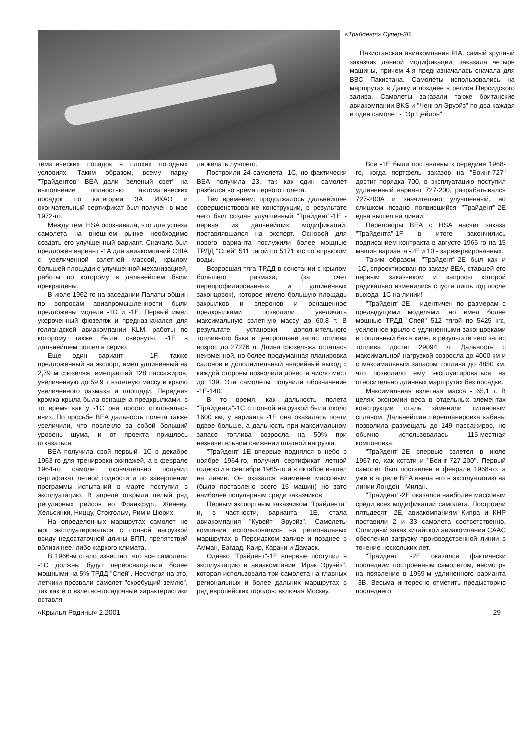«Трайдент» Супер-3В.
Пакистанская авиакомпания PIA, самый крупный заказчик данной модификации, заказала четыре машины, причем 4-я предназначалась сначала для ВВС Пакистана. Самолеты использовались на маршрутах в Дакку и позднее в регион Персидского залива. Самолеты заказали также британские авиакомпании BKS и "Ченнэл Эруэйз" по два каждая и один самолет - "Эр Цейлон".
тематических посадок в плохих погодных условиях. Таким образом, всему парку "Трайдентов" BEA дали "зеленый свет" на выполнение полностью автоматических посадок по категории 3А ИКАО и окончательный сертификат был получен в мае 1972-го.
Между тем, HSA осознавала, что для успеха самолета на внешнем рынке необходимо создать его улучшенный вариант. Сначала был предложен вариант -1A для авиакомпаний США с увеличенной взлетной массой, крылом большей площади с улучшенной механизацией, работы по которому в дальнейшем были прекращены.
В июле 1962-го на заседании Палаты общин по вопросам авиапромышленности были предложены модели -1D и -1E. Первый имел укороченный фюзеляж и предназначался для голландской авиакомпании KLM, работы по которому также были свернуты. -1E в дальнейшем пошел в серию.
Еще один вариант - -1F, также предложенный на экспорт, имел удлиненный на 2,79 м фюзеляж, вмещавший 128 пассажиров, увеличенную до 59,9 т взлетную массу и крыло увеличенного размаха и площади. Передняя кромка крыла была оснащена предкрылками, в то время как у -1C она просто отклонялась вниз. По просьбе BEA дальность полета также увеличили, что повлекло за собой больший уровень шума, и от проекта пришлось отказаться.
BEA получила свой первый -1C в декабре 1963-го для тренировки экипажей, а в феврале 1964-го самолет окончательно получил сертификат летной годности и по завершении программы испытаний в марте поступил в эксплуатацию. В апреле открыли целый ряд регулярных рейсов во Франкфурт, Женеву, Хельсинки, Ниццу, Стокгольм, Рим и Цюрих.
На определенных маршрутах самолет не мог эксплуатироваться с полной нагрузкой ввиду недостаточной длины ВПП, препятствий вблизи нее, либо жаркого климата.
В 1966-м стало известно, что все самолеты -1C должны будут переоснащаться более мощными на 5% ТРДД "Спей". Несмотря на это, летчики прозвали самолет "скребущий землю", так как его взлетно-посадочные характеристики оставля-
ли желать лучшего.
Построили 24 самолета -1C, но фактически BEA получила 23, так как один самолет разбился во время первого полета.
Тем временем, продолжалось дальнейшее совершенствование конструкции, в результате чего был создан улучшенный "Трайдент"-1E - первая из дальнейших модификаций, поставлявшаяся на экспорт. Основой для нового варианта послужили более мощные ТРДД "Спей" 511 тягой по 5171 кгс со впрыском воды.
Возросшая тяга ТРДД в сочетании с крылом большего размаха, (за счет перепрофилированных и удлиненных законцовок), которое имело большую площадь закрылков и элеронов и оснащенное предкрылками позволили увеличить максимальную взлетную массу до 60,8 т. В результате установки дополнительного топливного бака в центроплане запас топлива возрос до 27276 л. Длина фюзеляжа осталась неизменной, но более продуманная планировка салонов и дополнительный аварийный выход с каждой стороны позволили довести число мест до 139. Эти самолеты получили обозначение -1E-140.
В то время, как дальность полета "Трайдента"-1C с полной нагрузкой была около 1600 км, у варианта -1E она оказалась почти вдвое больше, а дальность при максимальном запасе топлива возросла на 50% при незначительном снижении платной нагрузки.
"Трайдент"-1E впервые поднялся в небо в ноябре 1964-го, получил сертификат летной годности в сентябре 1965-го и в октябре вышел на линии. Он оказался наименее массовым (было поставлено всего 15 машин) но зато наиболее популярным среди заказчиков.
Первым экспортным заказчиком "Трайдента" и, в частности, варианта -1E, стала авиакомпания "Кувейт Эруэйз". Самолеты компании использовались на региональных маршрутах в Персидском заливе и позднее в Амман, Багдад, Каир, Карачи и Дамаск.
Однако "Трайдент"-1E впервые поступил в эксплуатацию в авиакомпании "Ирак Эруэйз", которая использовала три самолета на главных региональных и более дальних маршрутах в ряд европейских городов, включая Москву.
Все -1E были поставлены к середине 1968-го, когда портфель заказов на "Боинг-727" достиг порядка 700, в эксплуатацию поступил удлиненный вариант 727-200, разрабатывался 727-200A и значительно улучшенный, но слишком поздно появившийся "Трайдент"-2E едва вышел на линии.
Переговоры BEA с HSA насчет заказа "Трайдента"-1F в итоге закончились подписанием контракта в августе 1965-го на 15 машин варианта -2E и 10 - зарезервированных.
Таким образом, "Трайдент"-2E был как и -1C, спроектирован по заказу BEA, ставшей его первым заказчиком и запросы которой радикально изменились спустя лишь год после выхода -1C на линии!
"Трайдент"-2E - идентичен по размерам с предыдущими моделями, но имел более мощные ТРДД "Спей" 512 тягой по 5425 кгс, усиленное крыло с удлиненными законцовками и топливный бак в киле, в результате чего запас топлива достиг 29094 л. Дальность с максимальной нагрузкой возросла до 4000 км и с максимальным запасом топлива до 4850 км, что позволило ему эксплуатироваться на относительно длинных маршрутах без посадки.
Максимальная взлетная масса - 65,1 т. В целях экономии веса в отдельных элементах конструкции сталь заменили титановым сплавом. Дальнейшая перепланировка кабины позволила размещать до 149 пассажиров, но обычно использовалась 115-местная компоновка.
"Трайдент"-2E впервые взлетел в июле 1967-го, как кстати и "Боинг-727-200". Первый самолет был поставлен в феврале 1968-го, а уже в апреле BEA ввела его в эксплуатацию на линии Лондон - Милан.
"Трайдент"-2E оказался наиболее массовым среди всех модификаций самолета. Построили пятьдесят -2E, авиакомпаниям Кипра и КНР поставили 2 и 33 самолета соответственно. Солидный заказ китайской авиакомпании CAAC обеспечил загрузку производственной линии в течение нескольких лет.
"Трайдент" -2E оказался фактически последним построенным самолетом, несмотря на появление в 1969-м удлиненного варианта -3B. Весьма интересно отметить предысторию последнего.
«Крылья Родины» 2.2001 29